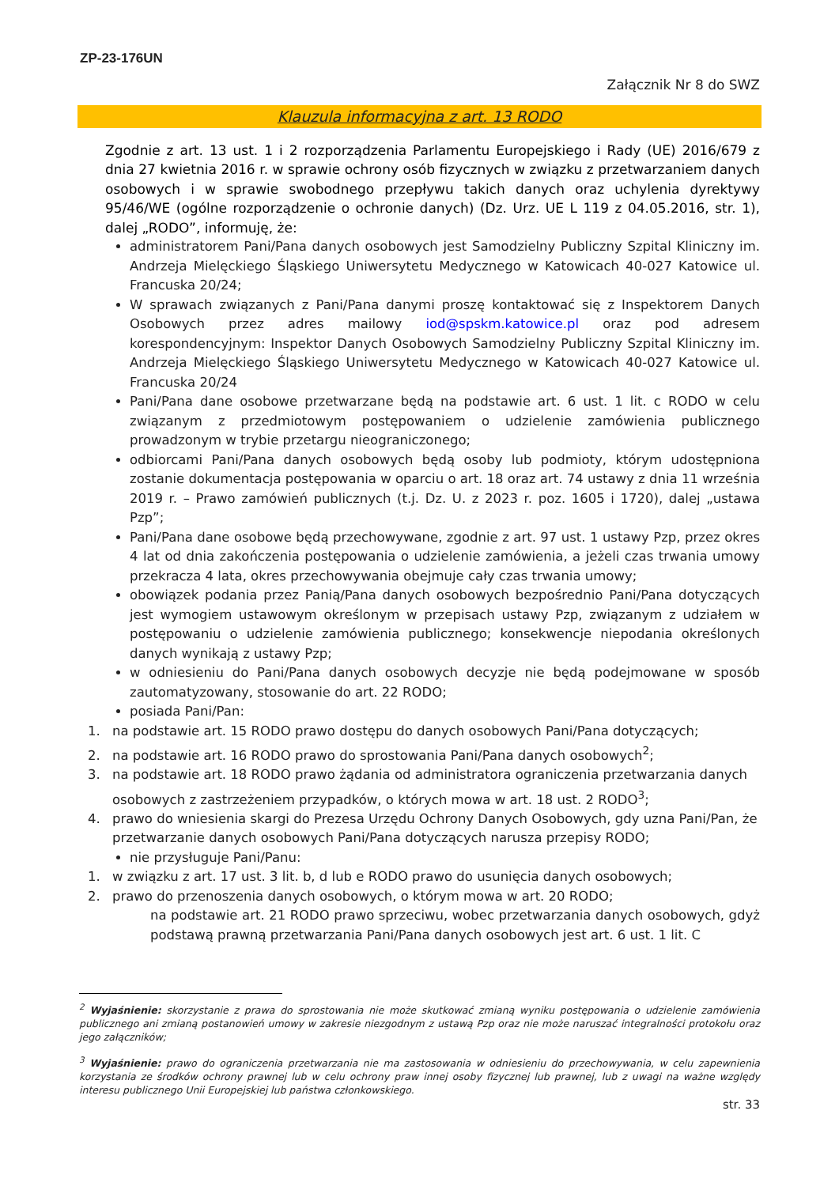ZP-23-176UN
Załącznik Nr 8 do SWZ
Klauzula informacyjna z art. 13 RODO
Zgodnie z art. 13 ust. 1 i 2 rozporządzenia Parlamentu Europejskiego i Rady (UE) 2016/679 z dnia 27 kwietnia 2016 r. w sprawie ochrony osób fizycznych w związku z przetwarzaniem danych osobowych i w sprawie swobodnego przepływu takich danych oraz uchylenia dyrektywy 95/46/WE (ogólne rozporządzenie o ochronie danych) (Dz. Urz. UE L 119 z 04.05.2016, str. 1), dalej „RODO”, informuję, że:
administratorem Pani/Pana danych osobowych jest Samodzielny Publiczny Szpital Kliniczny im. Andrzeja Mielęckiego Śląskiego Uniwersytetu Medycznego w Katowicach 40-027 Katowice ul. Francuska 20/24;
W sprawach związanych z Pani/Pana danymi proszę kontaktować się z Inspektorem Danych Osobowych przez adres mailowy iod@spskm.katowice.pl oraz pod adresem korespondencyjnym: Inspektor Danych Osobowych Samodzielny Publiczny Szpital Kliniczny im. Andrzeja Mielęckiego Śląskiego Uniwersytetu Medycznego w Katowicach 40-027 Katowice ul. Francuska 20/24
Pani/Pana dane osobowe przetwarzane będą na podstawie art. 6 ust. 1 lit. c RODO w celu związanym z przedmiotowym postępowaniem o udzielenie zamówienia publicznego prowadzonym w trybie przetargu nieograniczonego;
odbiorcami Pani/Pana danych osobowych będą osoby lub podmioty, którym udostępniona zostanie dokumentacja postępowania w oparciu o art. 18 oraz art. 74 ustawy z dnia 11 września 2019 r. – Prawo zamówień publicznych (t.j. Dz. U. z 2023 r. poz. 1605 i 1720), dalej „ustawa Pzp”;
Pani/Pana dane osobowe będą przechowywane, zgodnie z art. 97 ust. 1 ustawy Pzp, przez okres 4 lat od dnia zakończenia postępowania o udzielenie zamówienia, a jeżeli czas trwania umowy przekracza 4 lata, okres przechowywania obejmuje cały czas trwania umowy;
obowiązek podania przez Panią/Pana danych osobowych bezpośrednio Pani/Pana dotyczących jest wymogiem ustawowym określonym w przepisach ustawy Pzp, związanym z udziałem w postępowaniu o udzielenie zamówienia publicznego; konsekwencje niepodania określonych danych wynikają z ustawy Pzp;
w odniesieniu do Pani/Pana danych osobowych decyzje nie będą podejmowane w sposób zautomatyzowany, stosowanie do art. 22 RODO;
posiada Pani/Pan:
1. na podstawie art. 15 RODO prawo dostępu do danych osobowych Pani/Pana dotyczących;
2. na podstawie art. 16 RODO prawo do sprostowania Pani/Pana danych osobowych<sup>2</sup>;
3. na podstawie art. 18 RODO prawo żądania od administratora ograniczenia przetwarzania danych osobowych z zastrzeżeniem przypadków, o których mowa w art. 18 ust. 2 RODO<sup>3</sup>;
4. prawo do wniesienia skargi do Prezesa Urzędu Ochrony Danych Osobowych, gdy uzna Pani/Pan, że przetwarzanie danych osobowych Pani/Pana dotyczących narusza przepisy RODO;
nie przysługuje Pani/Panu:
1. w związku z art. 17 ust. 3 lit. b, d lub e RODO prawo do usunięcia danych osobowych;
2. prawo do przenoszenia danych osobowych, o którym mowa w art. 20 RODO;
na podstawie art. 21 RODO prawo sprzeciwu, wobec przetwarzania danych osobowych, gdyż podstawą prawną przetwarzania Pani/Pana danych osobowych jest art. 6 ust. 1 lit. C
<sup>2</sup> Wyjaśnienie: skorzystanie z prawa do sprostowania nie może skutkować zmianą wyniku postępowania o udzielenie zamówienia publicznego ani zmianą postanowień umowy w zakresie niezgodnym z ustawą Pzp oraz nie może naruszać integralności protokołu oraz jego załączników;
<sup>3</sup> Wyjaśnienie: prawo do ograniczenia przetwarzania nie ma zastosowania w odniesieniu do przechowywania, w celu zapewnienia korzystania ze środków ochrony prawnej lub w celu ochrony praw innej osoby fizycznej lub prawnej, lub z uwagi na ważne względy interesu publicznego Unii Europejskiej lub państwa członkowskiego.
str. 33